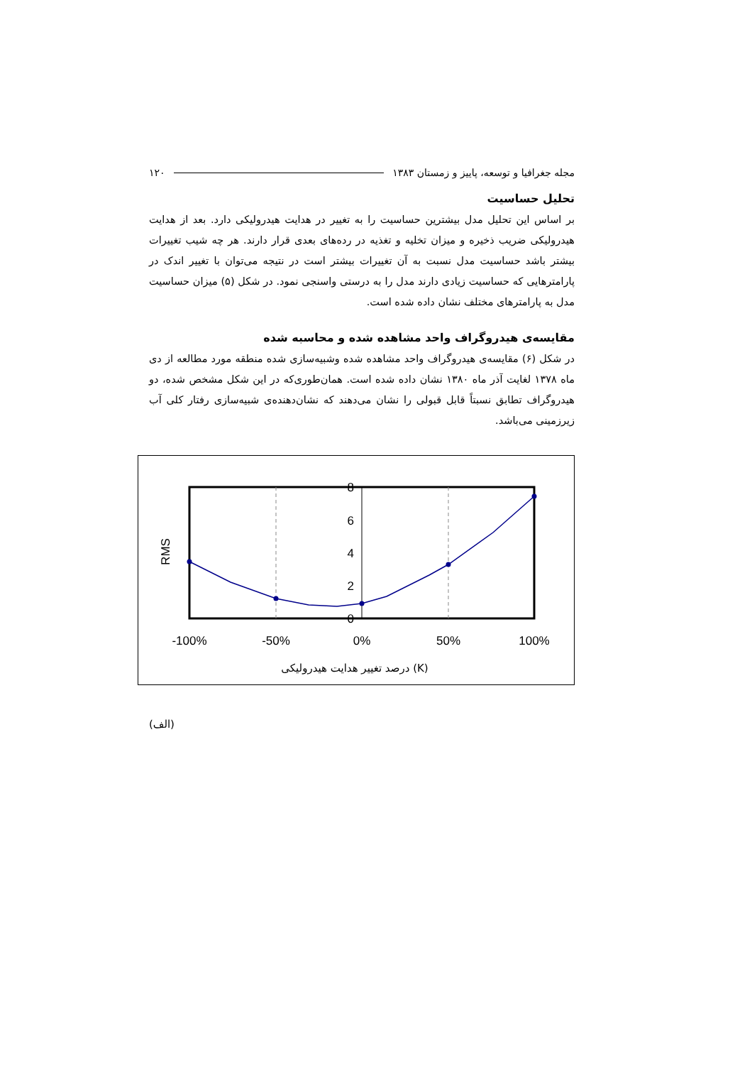مجله جغرافیا و توسعه، پاییز و زمستان ۱۳۸۳ ۱۲۰
تحلیل حساسیت
بر اساس این تحلیل مدل بیشترین حساسیت را به تغییر در هدایت هیدرولیکی دارد. بعد از هدایت هیدرولیکی ضریب ذخیره و میزان تخلیه و تغذیه در رده‌های بعدی قرار دارند. هر چه شیب تغییرات بیشتر باشد حساسیت مدل نسبت به آن تغییرات بیشتر است در نتیجه می‌توان با تغییر اندک در پارامترهایی که حساسیت زیادی دارند مدل را به درستی واسنجی نمود. در شکل (۵) میزان حساسیت مدل به پارامترهای مختلف نشان داده شده است.
مقایسه‌ی هیدروگراف واحد مشاهده شده و محاسبه شده
در شکل (۶) مقایسه‌ی هیدروگراف واحد مشاهده شده وشبیه‌سازی شده منطقه مورد مطالعه از دی ماه ۱۳۷۸ لغایت آذر ماه ۱۳۸۰ نشان داده شده است. همان‌طوری‌که در این شکل مشخص شده، دو هیدروگراف تطابق نسبتاً قابل قبولی را نشان می‌دهند که نشان‌دهنده‌ی شبیه‌سازی رفتار کلی آب زیرزمینی می‌باشد.
8
6
4
2
0
RMS
-100%
-50%
0%
50%
100%
درصد تغییر هدایت هیدرولیکی (K)
(الف)